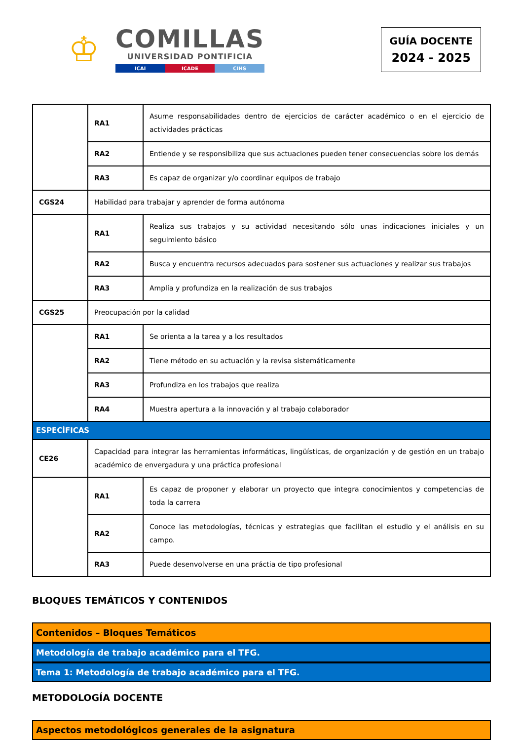♔
COMILLAS
UNIVERSIDAD PONTIFICIA
ICAI ICADE CIHS
GUÍA DOCENTE
2024 - 2025
| | RA1 | Asume responsabilidades dentro de ejercicios de carácter académico o en el ejercicio de actividades prácticas |
| | RA2 | Entiende y se responsibiliza que sus actuaciones pueden tener consecuencias sobre los demás |
| | RA3 | Es capaz de organizar y/o coordinar equipos de trabajo |
| CGS24 | Habilidad para trabajar y aprender de forma autónoma | |
| | RA1 | Realiza sus trabajos y su actividad necesitando sólo unas indicaciones iniciales y un seguimiento básico |
| | RA2 | Busca y encuentra recursos adecuados para sostener sus actuaciones y realizar sus trabajos |
| | RA3 | Amplía y profundiza en la realización de sus trabajos |
| CGS25 | Preocupación por la calidad | |
| | RA1 | Se orienta a la tarea y a los resultados |
| | RA2 | Tiene método en su actuación y la revisa sistemáticamente |
| | RA3 | Profundiza en los trabajos que realiza |
| | RA4 | Muestra apertura a la innovación y al trabajo colaborador |
| ESPECÍFICAS | | |
| CE26 | Capacidad para integrar las herramientas informáticas, lingüísticas, de organización y de gestión en un trabajo académico de envergadura y una práctica profesional | |
| | RA1 | Es capaz de proponer y elaborar un proyecto que integra conocimientos y competencias de toda la carrera |
| | RA2 | Conoce las metodologías, técnicas y estrategias que facilitan el estudio y el análisis en su campo. |
| | RA3 | Puede desenvolverse en una práctia de tipo profesional |
BLOQUES TEMÁTICOS Y CONTENIDOS
Contenidos – Bloques Temáticos
Metodología de trabajo académico para el TFG.
Tema 1: Metodología de trabajo académico para el TFG.
METODOLOGÍA DOCENTE
Aspectos metodológicos generales de la asignatura